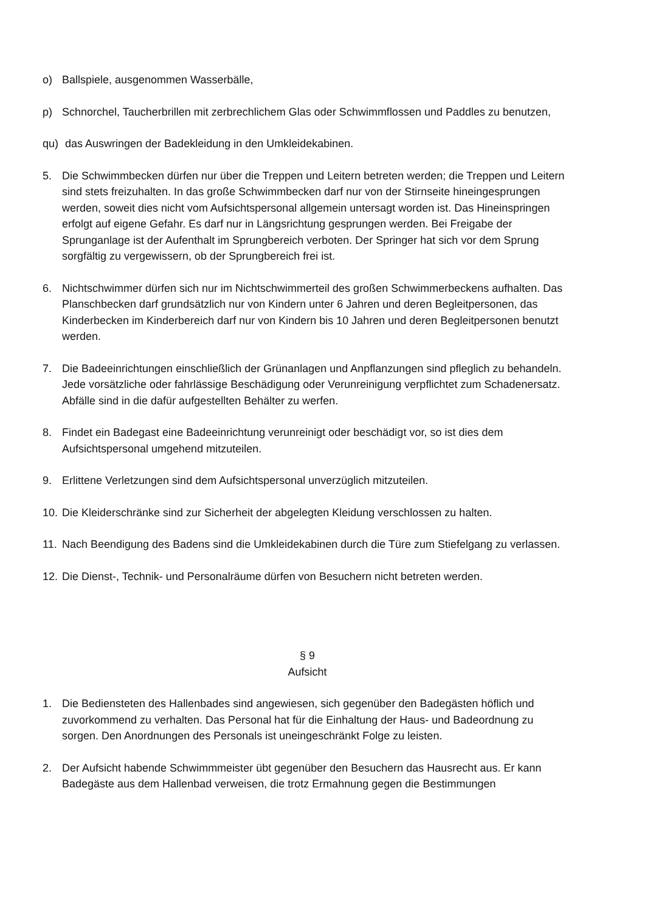o) Ballspiele, ausgenommen Wasserbälle,
p) Schnorchel, Taucherbrillen mit zerbrechlichem Glas oder Schwimmflossen und Paddles zu benutzen,
qu)
das Auswringen der Badekleidung in den Umkleidekabinen.
5. Die Schwimmbecken dürfen nur über die Treppen und Leitern betreten werden; die Treppen und Leitern sind stets freizuhalten. In das große Schwimmbecken darf nur von der Stirnseite hineingesprungen werden, soweit dies nicht vom Aufsichtspersonal allgemein untersagt worden ist. Das Hineinspringen erfolgt auf eigene Gefahr. Es darf nur in Längsrichtung gesprungen werden. Bei Freigabe der Sprunganlage ist der Aufenthalt im Sprungbereich verboten. Der Springer hat sich vor dem Sprung sorgfältig zu vergewissern, ob der Sprungbereich frei ist.
6. Nichtschwimmer dürfen sich nur im Nichtschwimmerteil des großen Schwimmerbeckens aufhalten. Das Planschbecken darf grundsätzlich nur von Kindern unter 6 Jahren und deren Begleitpersonen, das Kinderbecken im Kinderbereich darf nur von Kindern bis 10 Jahren und deren Begleitpersonen benutzt werden.
7. Die Badeeinrichtungen einschließlich der Grünanlagen und Anpflanzungen sind pfleglich zu behandeln. Jede vorsätzliche oder fahrlässige Beschädigung oder Verunreinigung verpflichtet zum Schadenersatz. Abfälle sind in die dafür aufgestellten Behälter zu werfen.
8. Findet ein Badegast eine Badeeinrichtung verunreinigt oder beschädigt vor, so ist dies dem Aufsichtspersonal umgehend mitzuteilen.
9. Erlittene Verletzungen sind dem Aufsichtspersonal unverzüglich mitzuteilen.
10.
Die Kleiderschränke sind zur Sicherheit der abgelegten Kleidung verschlossen zu halten.
11.
Nach Beendigung des Badens sind die Umkleidekabinen durch die Türe zum Stiefelgang zu verlassen.
12.
Die Dienst-, Technik- und Personalräume dürfen von Besuchern nicht betreten werden.
§ 9
Aufsicht
1. Die Bediensteten des Hallenbades sind angewiesen, sich gegenüber den Badegästen höflich und zuvorkommend zu verhalten. Das Personal hat für die Einhaltung der Haus- und Badeordnung zu sorgen. Den Anordnungen des Personals ist uneingeschränkt Folge zu leisten.
2. Der Aufsicht habende Schwimmmeister übt gegenüber den Besuchern das Hausrecht aus. Er kann Badegäste aus dem Hallenbad verweisen, die trotz Ermahnung gegen die Bestimmungen